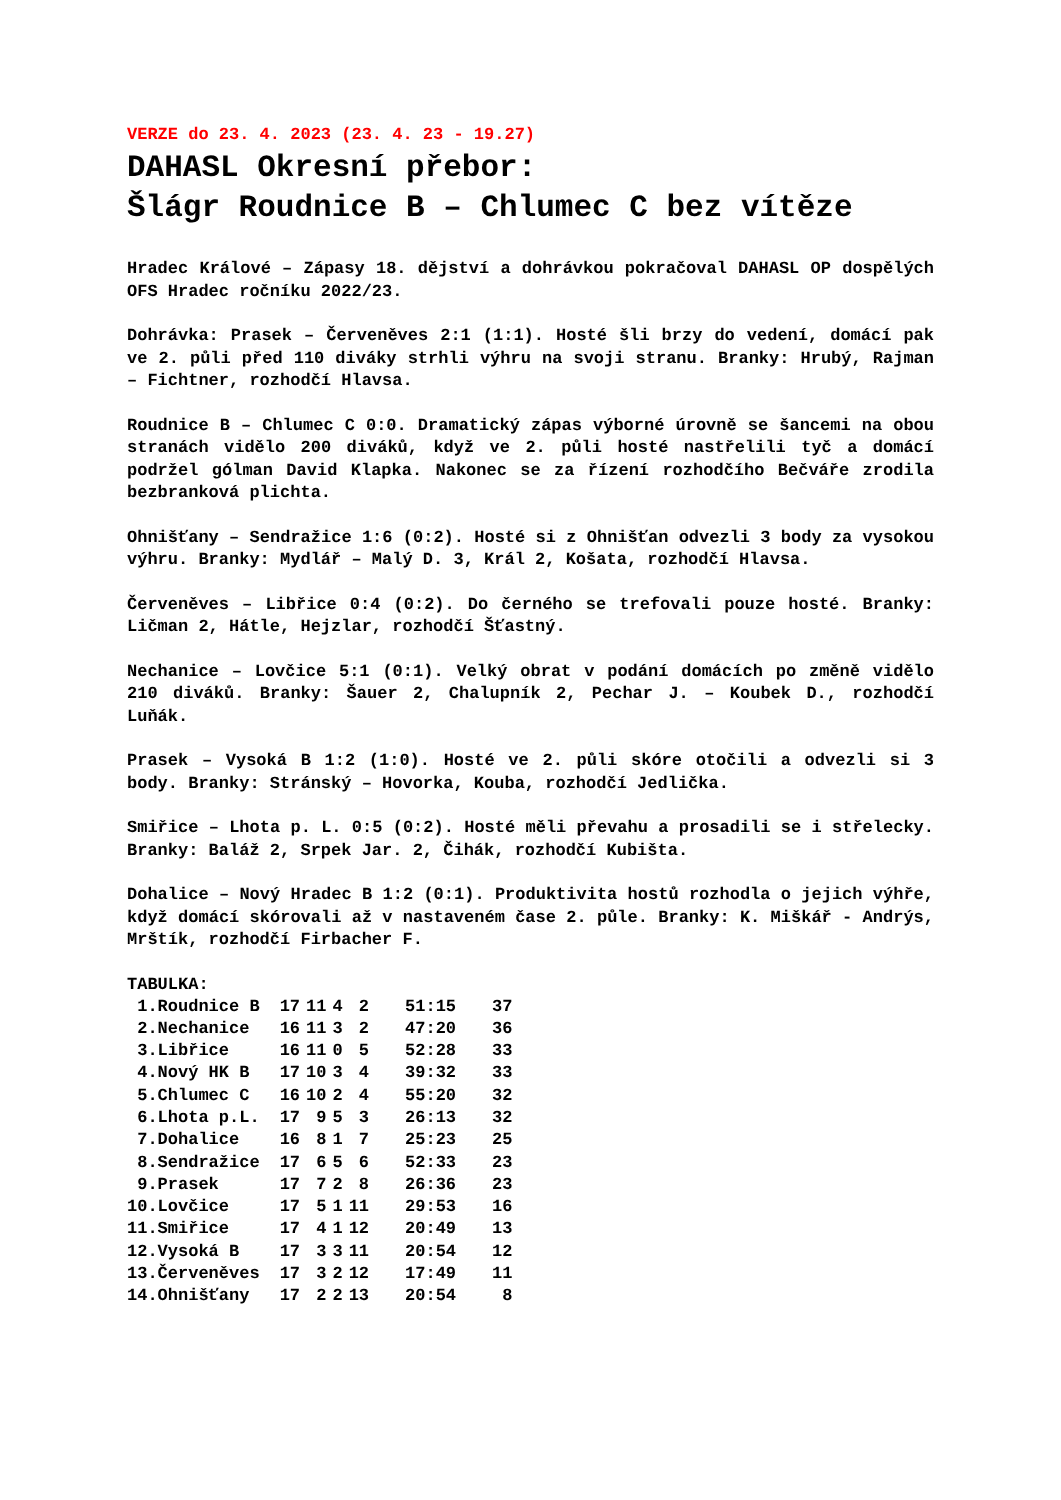VERZE do 23. 4. 2023 (23. 4. 23 - 19.27)
DAHASL Okresní přebor:
Šlágr Roudnice B – Chlumec C bez vítěze
Hradec Králové – Zápasy 18. dějství a dohrávkou pokračoval DAHASL OP dospělých OFS Hradec ročníku 2022/23.
Dohrávka: Prasek – Červeněves 2:1 (1:1). Hosté šli brzy do vedení, domácí pak ve 2. půli před 110 diváky strhli výhru na svoji stranu. Branky: Hrubý, Rajman – Fichtner, rozhodčí Hlavsa.
Roudnice B – Chlumec C 0:0. Dramatický zápas výborné úrovně se šancemi na obou stranách vidělo 200 diváků, když ve 2. půli hosté nastřelili tyč a domácí podržel gólman David Klapka. Nakonec se za řízení rozhodčího Bečváře zrodila bezbranková plichta.
Ohnišťany – Sendražice 1:6 (0:2). Hosté si z Ohnišťan odvezli 3 body za vysokou výhru. Branky: Mydlář – Malý D. 3, Král 2, Košata, rozhodčí Hlavsa.
Červeněves – Libřice 0:4 (0:2). Do černého se trefovali pouze hosté. Branky: Ličman 2, Hátle, Hejzlar, rozhodčí Šťastný.
Nechanice – Lovčice 5:1 (0:1). Velký obrat v podání domácích po změně vidělo 210 diváků. Branky: Šauer 2, Chalupník 2, Pechar J. – Koubek D., rozhodčí Luňák.
Prasek – Vysoká B 1:2 (1:0). Hosté ve 2. půli skóre otočili a odvezli si 3 body. Branky: Stránský – Hovorka, Kouba, rozhodčí Jedlička.
Smiřice – Lhota p. L. 0:5 (0:2). Hosté měli převahu a prosadili se i střelecky. Branky: Baláž 2, Srpek Jar. 2, Čihák, rozhodčí Kubišta.
Dohalice – Nový Hradec B 1:2 (0:1). Produktivita hostů rozhodla o jejich výhře, když domácí skórovali až v nastaveném čase 2. půle. Branky: K. Miškář - Andrýs, Mrštík, rozhodčí Firbacher F.
TABULKA:
| 1.Roudnice B | 17 | 11 | 4 | 2 | 51:15 | 37 |
| 2.Nechanice | 16 | 11 | 3 | 2 | 47:20 | 36 |
| 3.Libřice | 16 | 11 | 0 | 5 | 52:28 | 33 |
| 4.Nový HK B | 17 | 10 | 3 | 4 | 39:32 | 33 |
| 5.Chlumec C | 16 | 10 | 2 | 4 | 55:20 | 32 |
| 6.Lhota p.L. | 17 | 9 | 5 | 3 | 26:13 | 32 |
| 7.Dohalice | 16 | 8 | 1 | 7 | 25:23 | 25 |
| 8.Sendražice | 17 | 6 | 5 | 6 | 52:33 | 23 |
| 9.Prasek | 17 | 7 | 2 | 8 | 26:36 | 23 |
| 10.Lovčice | 17 | 5 | 1 | 11 | 29:53 | 16 |
| 11.Smiřice | 17 | 4 | 1 | 12 | 20:49 | 13 |
| 12.Vysoká B | 17 | 3 | 3 | 11 | 20:54 | 12 |
| 13.Červeněves | 17 | 3 | 2 | 12 | 17:49 | 11 |
| 14.Ohnišťany | 17 | 2 | 2 | 13 | 20:54 | 8 |